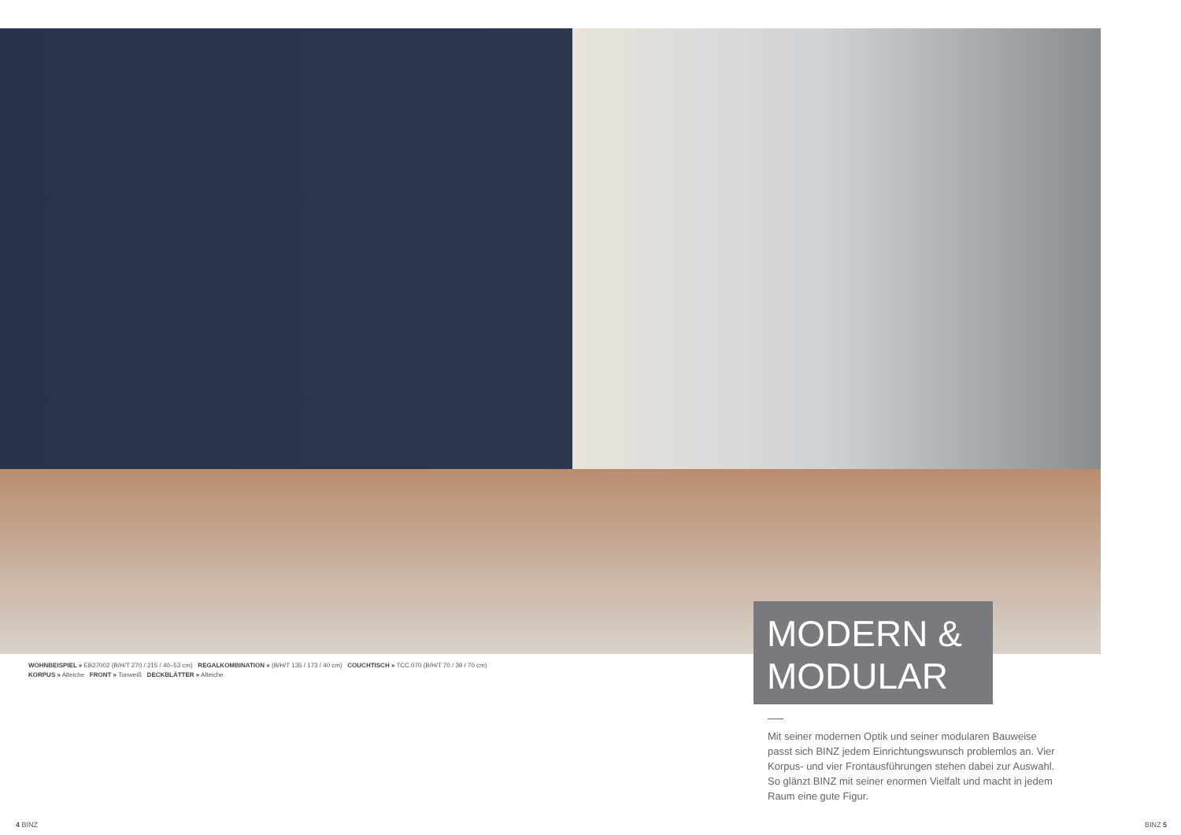WOHNBEISPIEL » EB27002 (B/H/T 270 / 215 / 40–53 cm) REGALKOMBINATION » (B/H/T 135 / 173 / 40 cm) COUCHTISCH » TCC.070 (B/H/T 70 / 39 / 70 cm)
KORPUS » Alteiche FRONT » Tonweiß DECKBLÄTTER » Alteiche
MODERN &
MODULAR
Mit seiner modernen Optik und seiner modularen Bauweise passt sich BINZ jedem Einrichtungswunsch problemlos an. Vier Korpus- und vier Frontausführungen stehen dabei zur Auswahl.
So glänzt BINZ mit seiner enormen Vielfalt und macht in jedem Raum eine gute Figur.
4 BINZ BINZ 5